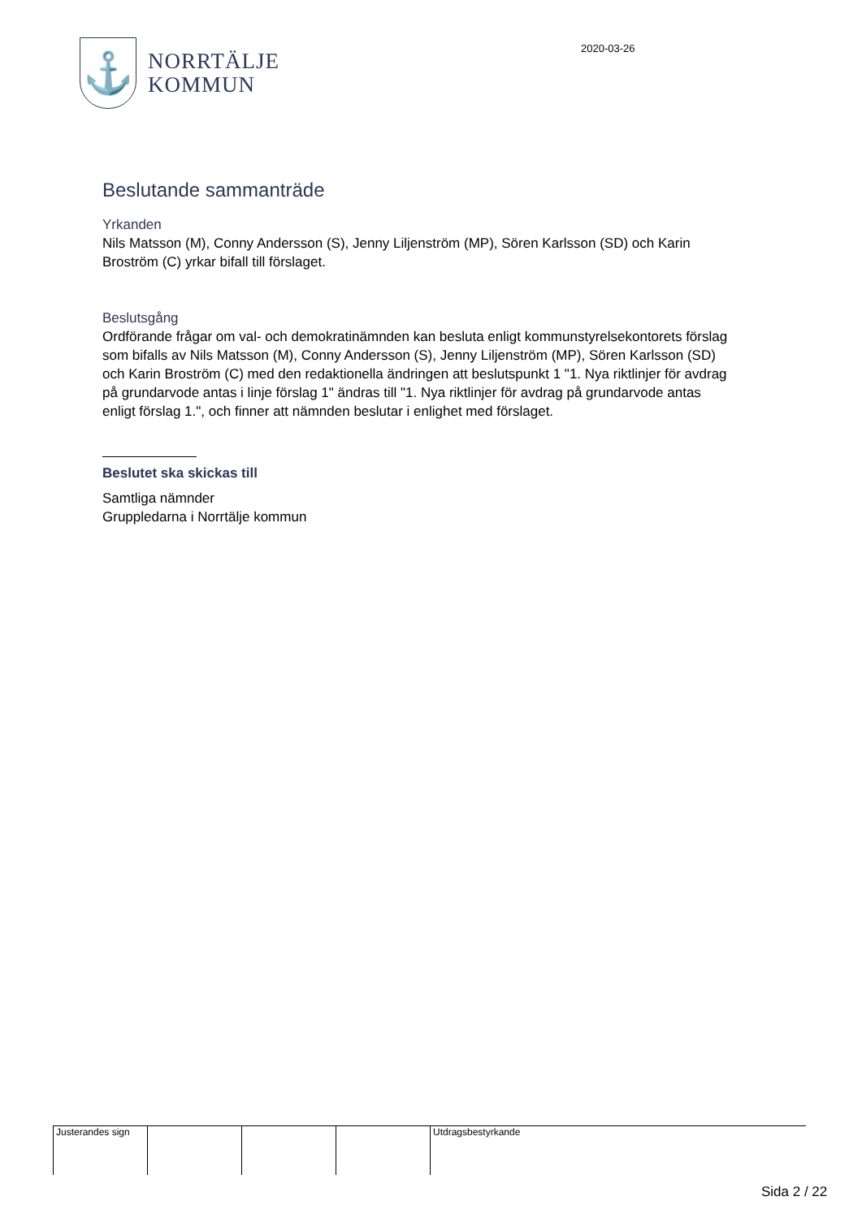⚓
NORRTÄLJE
KOMMUN
2020-03-26
Beslutande sammanträde
Yrkanden
Nils Matsson (M), Conny Andersson (S), Jenny Liljenström (MP), Sören Karlsson (SD) och Karin Broström (C) yrkar bifall till förslaget.
Beslutsgång
Ordförande frågar om val- och demokratinämnden kan besluta enligt kommunstyrelsekontorets förslag som bifalls av Nils Matsson (M), Conny Andersson (S), Jenny Liljenström (MP), Sören Karlsson (SD) och Karin Broström (C) med den redaktionella ändringen att beslutspunkt 1 "1. Nya riktlinjer för avdrag på grundarvode antas i linje förslag 1" ändras till "1. Nya riktlinjer för avdrag på grundarvode antas enligt förslag 1.", och finner att nämnden beslutar i enlighet med förslaget.
Beslutet ska skickas till
Samtliga nämnder
Gruppledarna i Norrtälje kommun
Justerandes sign
Utdragsbestyrkande
Sida 2 / 22